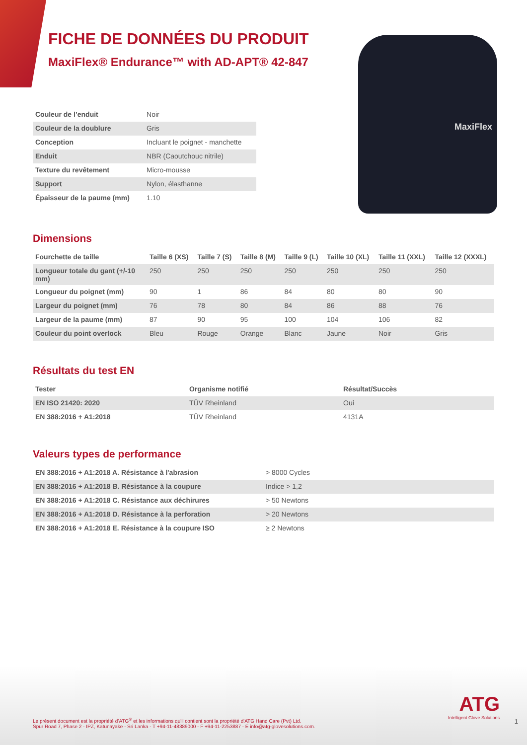FICHE DE DONNÉES DU PRODUIT
MaxiFlex® Endurance™ with AD-APT® 42-847
MaxiFlex
| Couleur de l’enduit | Noir |
| Couleur de la doublure | Gris |
| Conception | Incluant le poignet - manchette |
| Enduit | NBR (Caoutchouc nitrile) |
| Texture du revêtement | Micro-mousse |
| Support | Nylon, élasthanne |
| Épaisseur de la paume (mm) | 1.10 |
Dimensions
| Fourchette de taille | Taille 6 (XS) | Taille 7 (S) | Taille 8 (M) | Taille 9 (L) | Taille 10 (XL) | Taille 11 (XXL) | Taille 12 (XXXL) |
| --- | --- | --- | --- | --- | --- | --- | --- |
| Longueur totale du gant (+/-10 mm) | 250 | 250 | 250 | 250 | 250 | 250 | 250 |
| Longueur du poignet (mm) | 90 | 1 | 86 | 84 | 80 | 80 | 90 |
| Largeur du poignet (mm) | 76 | 78 | 80 | 84 | 86 | 88 | 76 |
| Largeur de la paume (mm) | 87 | 90 | 95 | 100 | 104 | 106 | 82 |
| Couleur du point overlock | Bleu | Rouge | Orange | Blanc | Jaune | Noir | Gris |
Résultats du test EN
| Tester | Organisme notifié | Résultat/Succès |
| --- | --- | --- |
| EN ISO 21420: 2020 | TÜV Rheinland | Oui |
| EN 388:2016 + A1:2018 | TÜV Rheinland | 4131A |
Valeurs types de performance
| EN 388:2016 + A1:2018 A. Résistance à l'abrasion | > 8000 Cycles |
| EN 388:2016 + A1:2018 B. Résistance à la coupure | Indice > 1,2 |
| EN 388:2016 + A1:2018 C. Résistance aux déchirures | > 50 Newtons |
| EN 388:2016 + A1:2018 D. Résistance à la perforation | > 20 Newtons |
| EN 388:2016 + A1:2018 E. Résistance à la coupure ISO | ≥ 2 Newtons |
ATG
Intelligent Glove Solutions
Le présent document est la propriété d’ATG<sup>®</sup> et les informations qu'il contient sont la propriété d'ATG Hand Care (Pvt) Ltd.
Spur Road 7, Phase 2 - IPZ, Katunayake - Sri Lanka - T +94-11-48389000 - F +94-11-2253887 - E info@atg-glovesolutions.com.
1